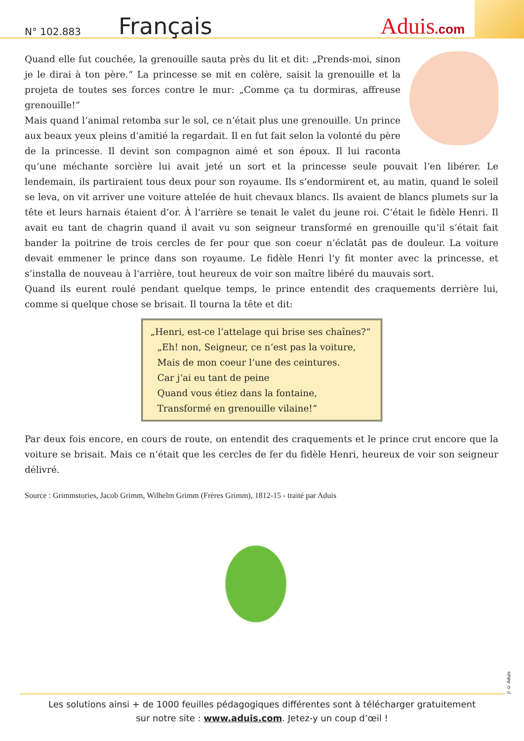N° 102.883
Français
Aduis.com
Quand elle fut couchée, la grenouille sauta près du lit et dit: „Prends-moi, sinon je le dirai à ton père.“ La princesse se mit en colère, saisit la grenouille et la projeta de toutes ses forces contre le mur: „Comme ça tu dormiras, affreuse grenouille!“
Mais quand l‘animal retomba sur le sol, ce n‘était plus une grenouille. Un prince aux beaux yeux pleins d‘amitié la regardait. Il en fut fait selon la volonté du père de la princesse. Il devint son compagnon aimé et son époux. Il lui raconta qu‘une méchante sorcière lui avait jeté un sort et la princesse seule pouvait l‘en libérer. Le lendemain, ils partiraient tous deux pour son royaume. Ils s‘endormirent et, au matin, quand le soleil se leva, on vit arriver une voiture attelée de huit chevaux blancs. Ils avaient de blancs plumets sur la tête et leurs harnais étaient d‘or. À l‘arrière se tenait le valet du jeune roi. C‘était le fidèle Henri. Il avait eu tant de chagrin quand il avait vu son seigneur transformé en grenouille qu‘il s‘était fait bander la poitrine de trois cercles de fer pour que son coeur n‘éclatât pas de douleur. La voiture devait emmener le prince dans son royaume. Le fidèle Henri l‘y fit monter avec la princesse, et s‘installa de nouveau à l‘arrière, tout heureux de voir son maître libéré du mauvais sort.
Quand ils eurent roulé pendant quelque temps, le prince entendit des craquements derrière lui, comme si quelque chose se brisait. Il tourna la tête et dit:
„Henri, est-ce l‘attelage qui brise ses chaînes?“
„Eh! non, Seigneur, ce n‘est pas la voiture,
Mais de mon coeur l‘une des ceintures.
Car j‘ai eu tant de peine
Quand vous étiez dans la fontaine,
Transformé en grenouille vilaine!“
Par deux fois encore, en cours de route, on entendit des craquements et le prince crut encore que la voiture se brisait. Mais ce n‘était que les cercles de fer du fidèle Henri, heureux de voir son seigneur délivré.
Source : Grimmstories, Jacob Grimm, Wilhelm Grimm (Frères Grimm), 1812-15 - traité par Aduis
JI © Aduis
Les solutions ainsi + de 1000 feuilles pédagogiques différentes sont à télécharger gratuitement
sur notre site : www.aduis.com. Jetez-y un coup d’œil !